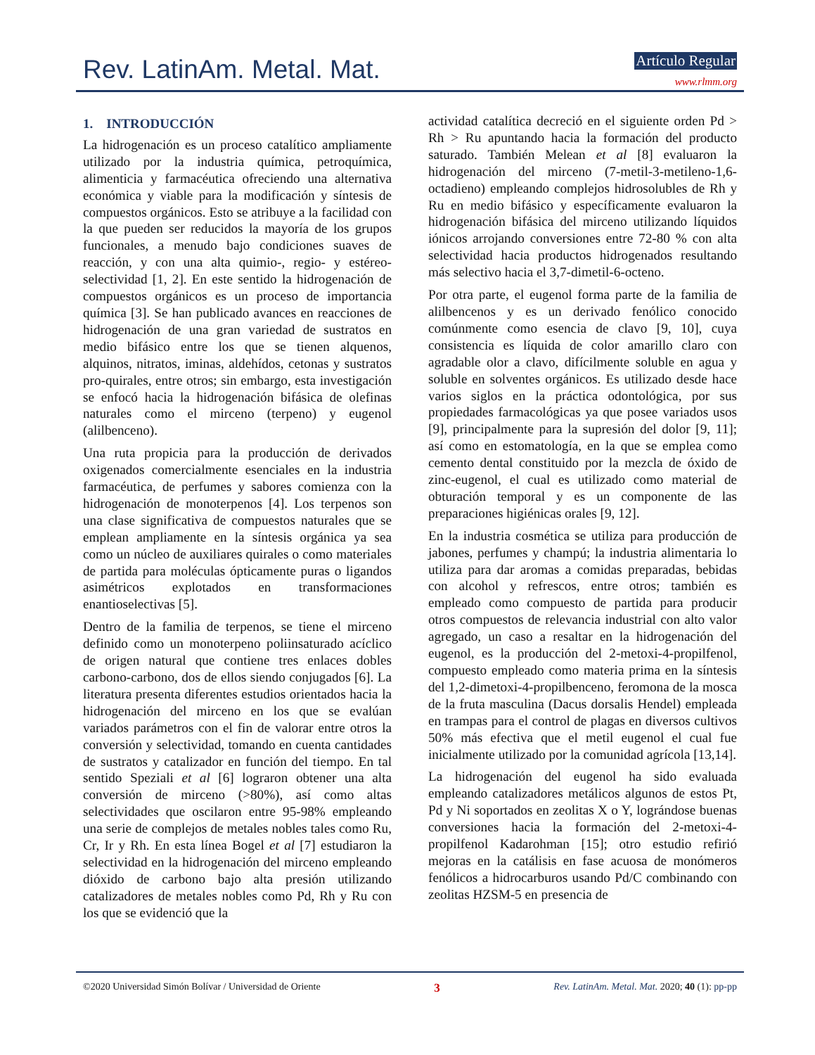Rev. LatinAm. Metal. Mat. Artículo Regular
www.rlmm.org
1. INTRODUCCIÓN
La hidrogenación es un proceso catalítico ampliamente utilizado por la industria química, petroquímica, alimenticia y farmacéutica ofreciendo una alternativa económica y viable para la modificación y síntesis de compuestos orgánicos. Esto se atribuye a la facilidad con la que pueden ser reducidos la mayoría de los grupos funcionales, a menudo bajo condiciones suaves de reacción, y con una alta quimio-, regio- y estéreo-selectividad [1, 2]. En este sentido la hidrogenación de compuestos orgánicos es un proceso de importancia química [3]. Se han publicado avances en reacciones de hidrogenación de una gran variedad de sustratos en medio bifásico entre los que se tienen alquenos, alquinos, nitratos, iminas, aldehídos, cetonas y sustratos pro-quirales, entre otros; sin embargo, esta investigación se enfocó hacia la hidrogenación bifásica de olefinas naturales como el mirceno (terpeno) y eugenol (alilbenceno).
Una ruta propicia para la producción de derivados oxigenados comercialmente esenciales en la industria farmacéutica, de perfumes y sabores comienza con la hidrogenación de monoterpenos [4]. Los terpenos son una clase significativa de compuestos naturales que se emplean ampliamente en la síntesis orgánica ya sea como un núcleo de auxiliares quirales o como materiales de partida para moléculas ópticamente puras o ligandos asimétricos explotados en transformaciones enantioselectivas [5].
Dentro de la familia de terpenos, se tiene el mirceno definido como un monoterpeno poliinsaturado acíclico de origen natural que contiene tres enlaces dobles carbono-carbono, dos de ellos siendo conjugados [6]. La literatura presenta diferentes estudios orientados hacia la hidrogenación del mirceno en los que se evalúan variados parámetros con el fin de valorar entre otros la conversión y selectividad, tomando en cuenta cantidades de sustratos y catalizador en función del tiempo. En tal sentido Speziali et al [6] lograron obtener una alta conversión de mirceno (>80%), así como altas selectividades que oscilaron entre 95-98% empleando una serie de complejos de metales nobles tales como Ru, Cr, Ir y Rh. En esta línea Bogel et al [7] estudiaron la selectividad en la hidrogenación del mirceno empleando dióxido de carbono bajo alta presión utilizando catalizadores de metales nobles como Pd, Rh y Ru con los que se evidenció que la
actividad catalítica decreció en el siguiente orden Pd > Rh > Ru apuntando hacia la formación del producto saturado. También Melean et al [8] evaluaron la hidrogenación del mirceno (7-metil-3-metileno-1,6-octadieno) empleando complejos hidrosolubles de Rh y Ru en medio bifásico y específicamente evaluaron la hidrogenación bifásica del mirceno utilizando líquidos iónicos arrojando conversiones entre 72-80 % con alta selectividad hacia productos hidrogenados resultando más selectivo hacia el 3,7-dimetil-6-octeno.
Por otra parte, el eugenol forma parte de la familia de alilbencenos y es un derivado fenólico conocido comúnmente como esencia de clavo [9, 10], cuya consistencia es líquida de color amarillo claro con agradable olor a clavo, difícilmente soluble en agua y soluble en solventes orgánicos. Es utilizado desde hace varios siglos en la práctica odontológica, por sus propiedades farmacológicas ya que posee variados usos [9], principalmente para la supresión del dolor [9, 11]; así como en estomatología, en la que se emplea como cemento dental constituido por la mezcla de óxido de zinc-eugenol, el cual es utilizado como material de obturación temporal y es un componente de las preparaciones higiénicas orales [9, 12].
En la industria cosmética se utiliza para producción de jabones, perfumes y champú; la industria alimentaria lo utiliza para dar aromas a comidas preparadas, bebidas con alcohol y refrescos, entre otros; también es empleado como compuesto de partida para producir otros compuestos de relevancia industrial con alto valor agregado, un caso a resaltar en la hidrogenación del eugenol, es la producción del 2-metoxi-4-propilfenol, compuesto empleado como materia prima en la síntesis del 1,2-dimetoxi-4-propilbenceno, feromona de la mosca de la fruta masculina (Dacus dorsalis Hendel) empleada en trampas para el control de plagas en diversos cultivos 50% más efectiva que el metil eugenol el cual fue inicialmente utilizado por la comunidad agrícola [13,14].
La hidrogenación del eugenol ha sido evaluada empleando catalizadores metálicos algunos de estos Pt, Pd y Ni soportados en zeolitas X o Y, lográndose buenas conversiones hacia la formación del 2-metoxi-4-propilfenol Kadarohman [15]; otro estudio refirió mejoras en la catálisis en fase acuosa de monómeros fenólicos a hidrocarburos usando Pd/C combinando con zeolitas HZSM-5 en presencia de
©2020 Universidad Simón Bolívar / Universidad de Oriente 3 Rev. LatinAm. Metal. Mat. 2020; 40 (1): pp-pp